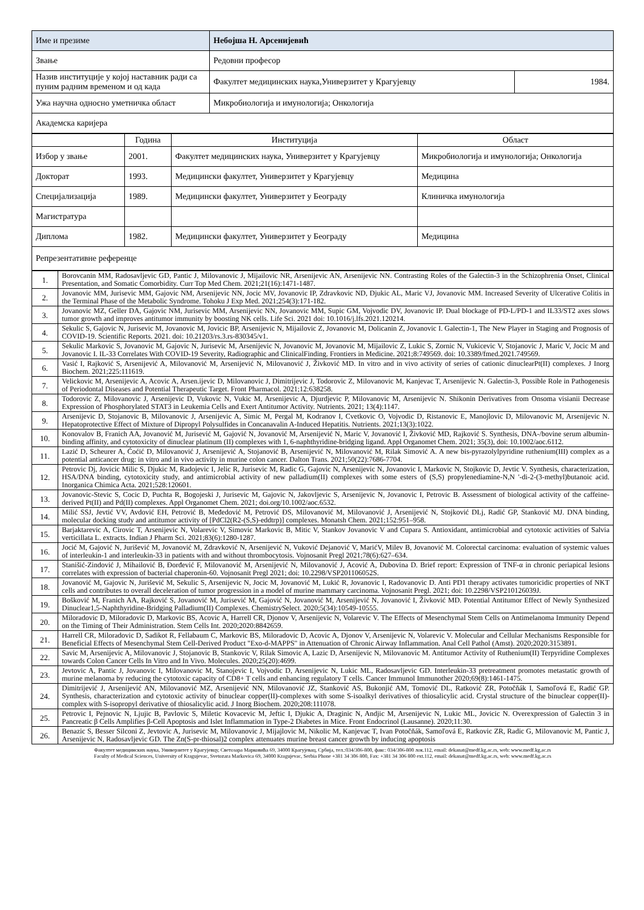| Име и презиме | Небојша Н. Арсенијевић | |
| Звање | Редовни професор | |
| Назив институције у којој наставник ради са пуним радним временом и од када | Факултет медицинских наука,Универзитет у Крагујевцу | 1984. |
| Ужа научна односно уметничка област | Микробиологија и имунологија; Онкологија | |
| Академска каријера | | |
| | Година | Институција | Област |
| --- | --- | --- | --- |
| Избор у звање | 2001. | Факултет медицинских наука, Универзитет у Крагујевцу | Микробиологија и имунологија; Онкологија |
| Докторат | 1993. | Медицински факултет, Универзитет у Крагујевцу | Медицина |
| Специјализација | 1989. | Медицински факултет, Универзитет у Београду | Клиничка имунологија |
| Магистратура | | | |
| Диплома | 1982. | Медицински факултет, Универзитет у Београду | Медицина |
| Репрезентативне референце | | | |
| 1. | Borovcanin MM, Radosavljevic GD, Pantic J, Milovanovic J, Mijailovic NR, Arsenijevic AN, Arsenijevic NN. Contrasting Roles of the Galectin-3 in the Schizophrenia Onset, Clinical Presentation, and Somatic Comorbidity. Curr Top Med Chem. 2021;21(16):1471-1487. |
| 2. | Jovanovic MM, Jurisevic MM, Gajovic NM, Arsenijevic NN, Jocic MV, Jovanovic IP, Zdravkovic ND, Djukic AL, Maric VJ, Jovanovic MM. Increased Severity of Ulcerative Colitis in the Terminal Phase of the Metabolic Syndrome. Tohoku J Exp Med. 2021;254(3):171-182. |
| 3. | Jovanovic MZ, Geller DA, Gajovic NM, Jurisevic MM, Arsenijevic NN, Jovanovic MM, Supic GM, Vojvodic DV, Jovanovic IP. Dual blockage of PD-L/PD-1 and IL33/ST2 axes slows tumor growth and improves antitumor immunity by boosting NK cells. Life Sci. 2021 doi: 10.1016/j.lfs.2021.120214. |
| 4. | Sekulic S, Gajovic N, Jurisevic M, Jovanovic M, Jovicic BP, Arsenijevic N, Mijailovic Z, Jovanovic M, Dolicanin Z, Jovanovic I. Galectin-1, The New Player in Staging and Prognosis of COVID-19. Scientific Reports. 2021. doi: 10.21203/rs.3.rs-830345/v1. |
| 5. | Sekulic Markovic S, Jovanovic M, Gajovic N, Jurisevic M, Arsenijevic N, Jovanovic M, Jovanovic M, Mijailovic Z, Lukic S, Zornic N, Vukicevic V, Stojanovic J, Maric V, Jocic M and Jovanovic I. IL-33 Correlates With COVID-19 Severity, Radiographic and ClinicalFinding. Frontiers in Medicine. 2021;8:749569. doi: 10.3389/fmed.2021.749569. |
| 6. | Vasić I, Rajković S, Arsenijević A, Milovanović M, Arsenijević N, Milovanović J, Živković MD. In vitro and in vivo activity of series of cationic dinuclearPt(II) complexes. J Inorg Biochem. 2021;225:111619. |
| 7. | Velickovic M, Arsenijevic A, Acovic A, Arsen.ijevic D, Milovanovic J, Dimitrijevic J, Todorovic Z, Milovanovic M, Kanjevac T, Arsenijevic N. Galectin-3, Possible Role in Pathogenesis of Periodontal Diseases and Potential Therapeutic Target. Front Pharmacol. 2021;12:638258. |
| 8. | Todorovic Z, Milovanovic J, Arsenijevic D, Vukovic N, Vukic M, Arsenijevic A, Djurdjevic P, Milovanovic M, Arsenijevic N. Shikonin Derivatives from Onsoma visianii Decrease Expression of Phosphorylated STAT3 in Leukemia Cells and Exert Antitumor Activity. Nutrients. 2021; 13(4):1147. |
| 9. | Arsenijevic D, Stojanovic B, Milovanovic J, Arsenijevic A, Simic M, Pergal M, Kodranov I, Cvetkovic O, Vojvodic D, Ristanovic E, Manojlovic D, Milovanovic M, Arsenijevic N. Hepatoprotective Effect of Mixture of Dipropyl Polysulfides in Concanavalin A-Induced Hepatitis. Nutrients. 2021;13(3):1022. |
| 10. | Konovalov B, Franich AA, Jovanović M, Jurisević M, Gajović N, Jovanović M, Arsenijević N, Maric V, Jovanović I, Živković MD, Rajković S. Synthesis, DNA-/bovine serum albumin-binding affinity, and cytotoxicity of dinuclear platinum (II) complexes with 1, 6-naphthyridine-bridging ligand. Appl Organomet Chem. 2021; 35(3), doi: 10.1002/aoc.6112. |
| 11. | Lazić D, Scheurer A, Ćoćić D, Milovanović J, Arsenijević A, Stojanović B, Arsenijević N, Milovanović M, Rilak Simović A. A new bis-pyrazolylpyridine ruthenium(III) complex as a potential anticancer drug: in vitro and in vivo activity in murine colon cancer. Dalton Trans. 2021;50(22):7686-7704. |
| 12. | Petrovic Dj, Jovicic Milic S, Djukic M, Radojevic I, Jelic R, Jurisevic M, Radic G, Gajovic N, Arsenijevic N, Jovanovic I, Markovic N, Stojkovic D, Jevtic V. Synthesis, characterization, HSA/DNA binding, cytotoxicity study, and antimicrobial activity of new palladium(II) complexes with some esters of (S,S) propylenediamine-N,N '-di-2-(3-methyl)butanoic acid. Inorganica Chimica Acta. 2021;528:120601. |
| 13. | Jovanovic-Stevic S, Cocic D, Puchta R, Bogojeski J, Jurisevic M, Gajovic N, Jakovljevic S, Arsenijevic N, Jovanovic I, Petrovic B. Assessment of biological activity of the caffeine-derived Pt(II) and Pd(II) complexes. Appl Organomet Chem. 2021; doi.org/10.1002/aoc.6532. |
| 14. | Milić SSJ, Jevtić VV, Avdović EH, Petrović B, Međedović M, Petrović ĐS, Milovanović M, Milovanović J, Arsenijević N, Stojković DLj, Radić GP, Stanković MJ. DNA binding, molecular docking study and antitumor activity of [PdCl2(R2-(S,S)-eddtrp)] complexes. Monatsh Chem. 2021;152:951–958. |
| 15. | Barjaktarevic A, Cirovic T, Arsenijevic N, Volarevic V, Simovic Markovic B, Mitic V, Stankov Jovanovic V and Cupara S. Antioxidant, antimicrobial and cytotoxic activities of Salvia verticillata L. extracts. Indian J Pharm Sci. 2021;83(6):1280-1287. |
| 16. | Jocić M, Gajović N, Jurišević M, Jovanović M, Zdravković N, Arsenijević N, Vuković Dejanović V, MarićV, Milev B, Jovanović M. Colorectal carcinoma: evaluation of systemic values of interleukin-1 and interleukin-33 in patients with and without thrombocytosis. Vojnosanit Pregl 2021;78(6):627–634. |
| 17. | Stanišić-Zindović J, Mihailović B, Đorđević F, Milovanović M, Arsenijević N, Milovanović J, Acović A, Dubovina D. Brief report: Expression of TNF-α in chronic periapical lesions correlates with expression of bacterial chaperonin-60. Vojnosanit Pregl 2021; doi: 10.2298/VSP201106052S. |
| 18. | Jovanović M, Gajovic N, Jurišević M, Sekulic S, Arsenijevic N, Jocic M, Jovanović M, Lukić R, Jovanovic I, Radovanovic D. Anti PD1 therapy activates tumoricidic properties of NKT cells and contributes to overall deceleration of tumor progression in a model of murine mammary carcinoma. Vojnosanit Pregl. 2021; doi: 10.2298/VSP210126039J. |
| 19. | Bošković M, Franich AA, Rajković S, Jovanović M, Jurisević M, Gajović N, Jovanović M, Arsenijević N, Jovanović I, Živković MD. Potential Antitumor Effect of Newly Synthesized Dinuclear1,5-Naphthyridine-Bridging Palladium(II) Complexes. ChemistrySelect. 2020;5(34):10549-10555. |
| 20. | Miloradovic D, Miloradovic D, Markovic BS, Acovic A, Harrell CR, Djonov V, Arsenijevic N, Volarevic V. The Effects of Mesenchymal Stem Cells on Antimelanoma Immunity Depend on the Timing of Their Administration. Stem Cells Int. 2020;2020:8842659. |
| 21. | Harrell CR, Miloradovic D, Sadikot R, Fellabaum C, Markovic BS, Miloradovic D, Acovic A, Djonov V, Arsenijevic N, Volarevic V. Molecular and Cellular Mechanisms Responsible for Beneficial Effects of Mesenchymal Stem Cell-Derived Product "Exo-d-MAPPS" in Attenuation of Chronic Airway Inflammation. Anal Cell Pathol (Amst). 2020;2020:3153891. |
| 22. | Savic M, Arsenijevic A, Milovanovic J, Stojanovic B, Stankovic V, Rilak Simovic A, Lazic D, Arsenijevic N, Milovanovic M. Antitumor Activity of Ruthenium(II) Terpyridine Complexes towards Colon Cancer Cells In Vitro and In Vivo. Molecules. 2020;25(20):4699. |
| 23. | Jevtovic A, Pantic J, Jovanovic I, Milovanovic M, Stanojevic I, Vojvodic D, Arsenijevic N, Lukic ML, Radosavljevic GD. Interleukin-33 pretreatment promotes metastatic growth of murine melanoma by reducing the cytotoxic capacity of CD8+ T cells and enhancing regulatory T cells. Cancer Immunol Immunother 2020;69(8):1461-1475. |
| 24. | Dimitrijević J, Arsenijević AN, Milovanović MZ, Arsenijević NN, Milovanović JZ, Stanković AS, Bukonjić AM, Tomović DL, Ratković ZR, Potočňák I, Samoľová E, Radić GP. Synthesis, characterization and cytotoxic activity of binuclear copper(II)-complexes with some S-isoalkyl derivatives of thiosalicylic acid. Crystal structure of the binuclear copper(II)-complex with S-isopropyl derivative of thiosalicylic acid. J Inorg Biochem. 2020;208:111078. |
| 25. | Petrovic I, Pejnovic N, Ljujic B, Pavlovic S, Miletic Kovacevic M, Jeftic I, Djukic A, Draginic N, Andjic M, Arsenijevic N, Lukic ML, Jovicic N. Overexpression of Galectin 3 in Pancreatic β Cells Amplifies β-Cell Apoptosis and Islet Inflammation in Type-2 Diabetes in Mice. Front Endocrinol (Lausanne). 2020;11:30. |
| 26. | Benazic S, Besser Silconi Z, Jevtovic A, Jurisevic M, Milovanovic J, Mijajlovic M, Nikolic M, Kanjevac T, Ivan Potočňák, Samoľová E, Ratkovic ZR, Radic G, Milovanovic M, Pantic J, Arsenijevic N, Radosavljevic GD. The Zn(S-pr-thiosal)2 complex attenuates murine breast cancer growth by inducing apoptosis |
Факултет медицинских наука, Универзитет у Крагујевцу, Светозара Марковића 69, 34000 Крагујевац, Србија, тел.:034/306-800, факс: 034/306-800 лок.112, email: dekanat@medf.kg.ac.rs, web: www.medf.kg.ac.rs
Faculty of Medical Sciences, University of Kragujevac, Svetozara Markovica 69, 34000 Kragujevac, Serbia Phone +381 34 306 800, Fax: +381 34 306 800 ext.112, email: dekanat@medf.kg.ac.rs, web: www.medf.kg.ac.rs